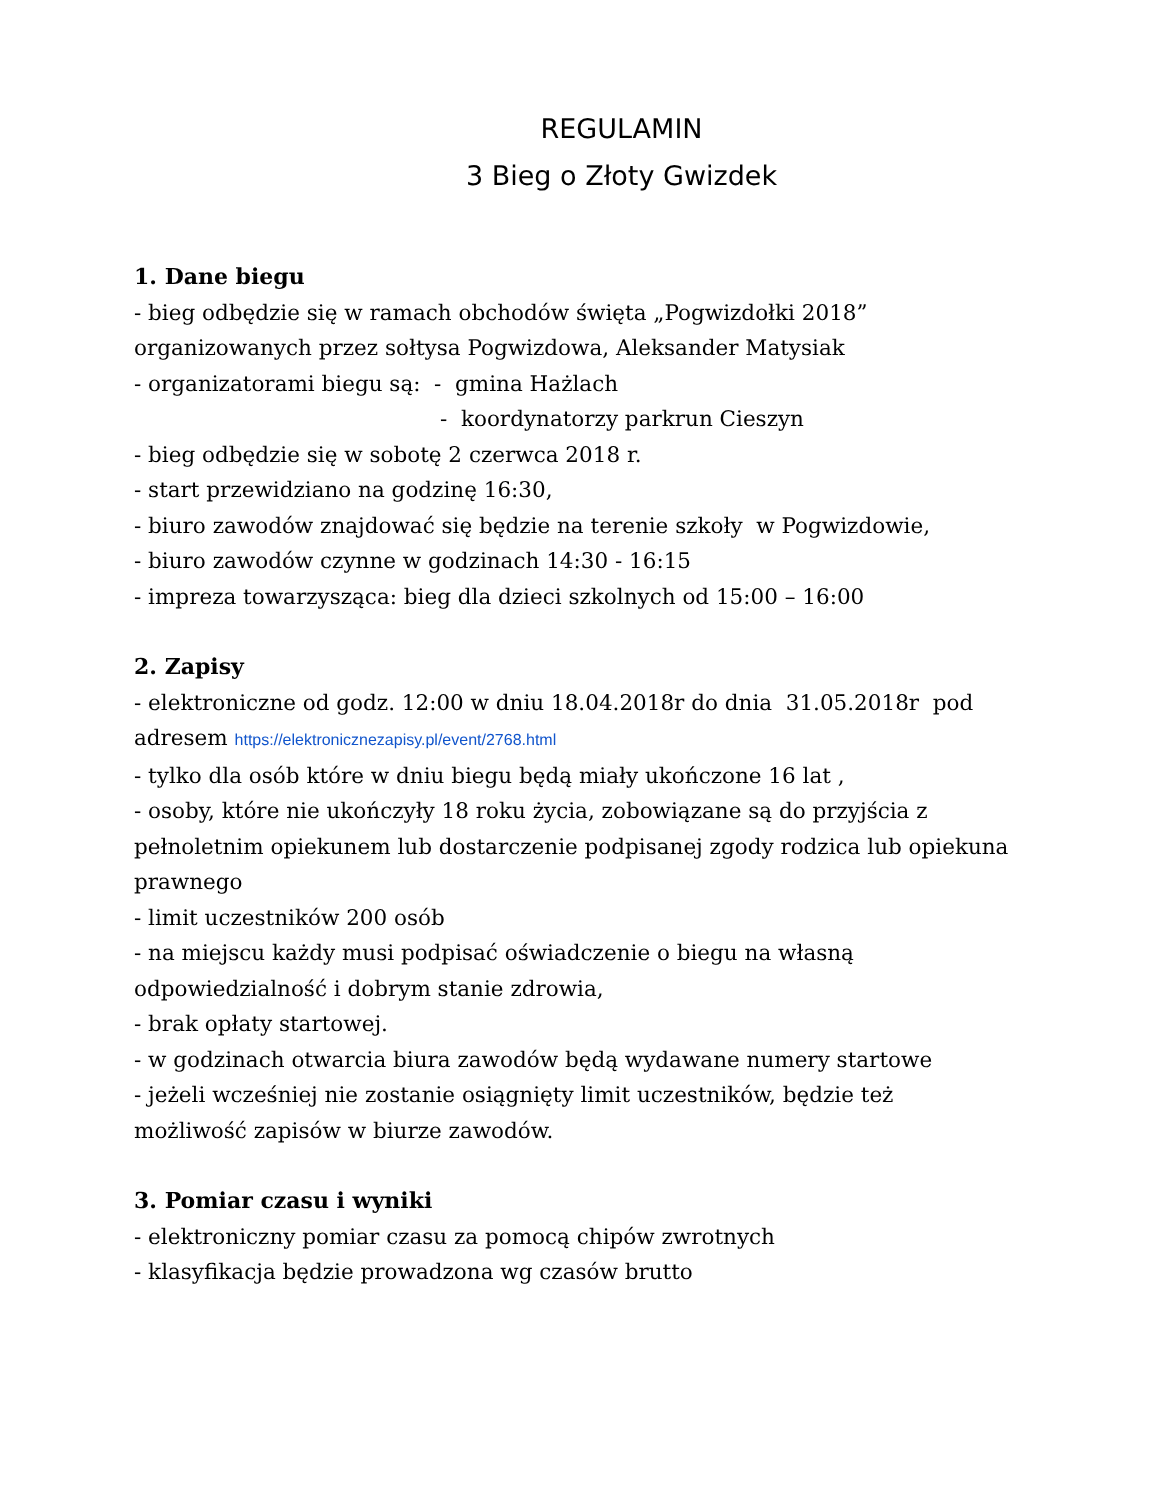REGULAMIN
3 Bieg o Złoty Gwizdek
1. Dane biegu
- bieg odbędzie się w ramach obchodów święta „Pogwizdołki 2018” organizowanych przez sołtysa Pogwizdowa, Aleksander Matysiak
- organizatorami biegu są: - gmina Hażlach
- koordynatorzy parkrun Cieszyn
- bieg odbędzie się w sobotę 2 czerwca 2018 r.
- start przewidziano na godzinę 16:30,
- biuro zawodów znajdować się będzie na terenie szkoły w Pogwizdowie,
- biuro zawodów czynne w godzinach 14:30 - 16:15
- impreza towarzysząca: bieg dla dzieci szkolnych od 15:00 – 16:00
2. Zapisy
- elektroniczne od godz. 12:00 w dniu 18.04.2018r do dnia 31.05.2018r pod adresem https://elektronicznezapisy.pl/event/2768.html
- tylko dla osób które w dniu biegu będą miały ukończone 16 lat ,
- osoby, które nie ukończyły 18 roku życia, zobowiązane są do przyjścia z pełnoletnim opiekunem lub dostarczenie podpisanej zgody rodzica lub opiekuna prawnego
- limit uczestników 200 osób
- na miejscu każdy musi podpisać oświadczenie o biegu na własną odpowiedzialność i dobrym stanie zdrowia,
- brak opłaty startowej.
- w godzinach otwarcia biura zawodów będą wydawane numery startowe
- jeżeli wcześniej nie zostanie osiągnięty limit uczestników, będzie też możliwość zapisów w biurze zawodów.
3. Pomiar czasu i wyniki
- elektroniczny pomiar czasu za pomocą chipów zwrotnych
- klasyfikacja będzie prowadzona wg czasów brutto